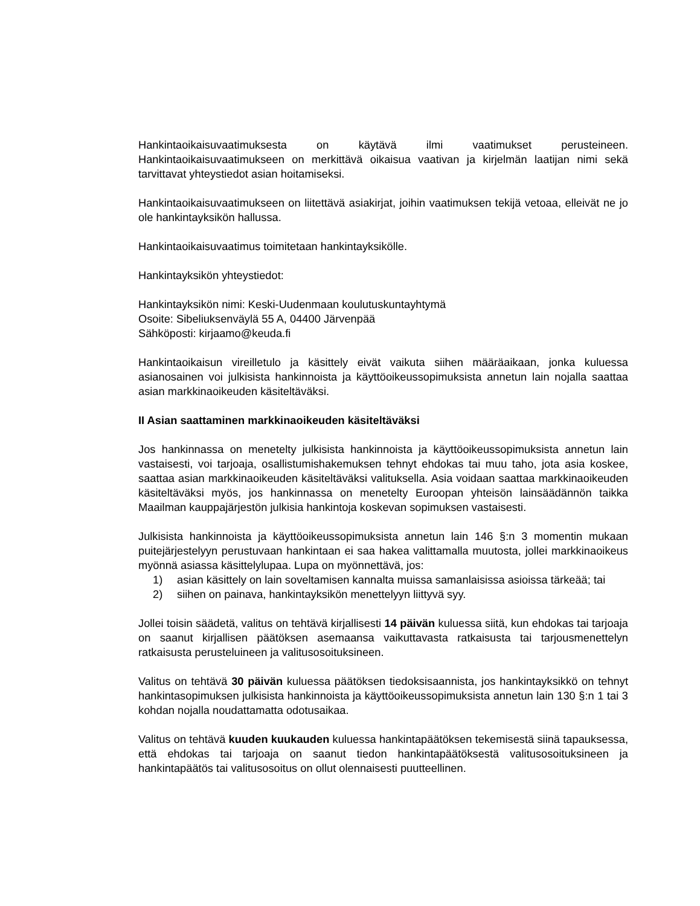Hankintaoikaisuvaatimuksesta on käytävä ilmi vaatimukset perusteineen. Hankintaoikaisuvaatimukseen on merkittävä oikaisua vaativan ja kirjelmän laatijan nimi sekä tarvittavat yhteystiedot asian hoitamiseksi.
Hankintaoikaisuvaatimukseen on liitettävä asiakirjat, joihin vaatimuksen tekijä vetoaa, elleivät ne jo ole hankintayksikön hallussa.
Hankintaoikaisuvaatimus toimitetaan hankintayksikölle.
Hankintayksikön yhteystiedot:
Hankintayksikön nimi: Keski-Uudenmaan koulutuskuntayhtymä
Osoite: Sibeliuksenväylä 55 A, 04400 Järvenpää
Sähköposti: kirjaamo@keuda.fi
Hankintaoikaisun vireilletulo ja käsittely eivät vaikuta siihen määräaikaan, jonka kuluessa asianosainen voi julkisista hankinnoista ja käyttöoikeussopimuksista annetun lain nojalla saattaa asian markkinaoikeuden käsiteltäväksi.
II Asian saattaminen markkinaoikeuden käsiteltäväksi
Jos hankinnassa on menetelty julkisista hankinnoista ja käyttöoikeussopimuksista annetun lain vastaisesti, voi tarjoaja, osallistumishakemuksen tehnyt ehdokas tai muu taho, jota asia koskee, saattaa asian markkinaoikeuden käsiteltäväksi valituksella. Asia voidaan saattaa markkinaoikeuden käsiteltäväksi myös, jos hankinnassa on menetelty Euroopan yhteisön lainsäädännön taikka Maailman kauppajärjestön julkisia hankintoja koskevan sopimuksen vastaisesti.
Julkisista hankinnoista ja käyttöoikeussopimuksista annetun lain 146 §:n 3 momentin mukaan puitejärjestelyyn perustuvaan hankintaan ei saa hakea valittamalla muutosta, jollei markkinaoikeus myönnä asiassa käsittelylupaa. Lupa on myönnettävä, jos:
1) asian käsittely on lain soveltamisen kannalta muissa samanlaisissa asioissa tärkeää; tai
2) siihen on painava, hankintayksikön menettelyyn liittyvä syy.
Jollei toisin säädetä, valitus on tehtävä kirjallisesti 14 päivän kuluessa siitä, kun ehdokas tai tarjoaja on saanut kirjallisen päätöksen asemaansa vaikuttavasta ratkaisusta tai tarjousmenettelyn ratkaisusta perusteluineen ja valitusosoituksineen.
Valitus on tehtävä 30 päivän kuluessa päätöksen tiedoksisaannista, jos hankintayksikkö on tehnyt hankintasopimuksen julkisista hankinnoista ja käyttöoikeussopimuksista annetun lain 130 §:n 1 tai 3 kohdan nojalla noudattamatta odotusaikaa.
Valitus on tehtävä kuuden kuukauden kuluessa hankintapäätöksen tekemisestä siinä tapauksessa, että ehdokas tai tarjoaja on saanut tiedon hankintapäätöksestä valitusosoituksineen ja hankintapäätös tai valitusosoitus on ollut olennaisesti puutteellinen.